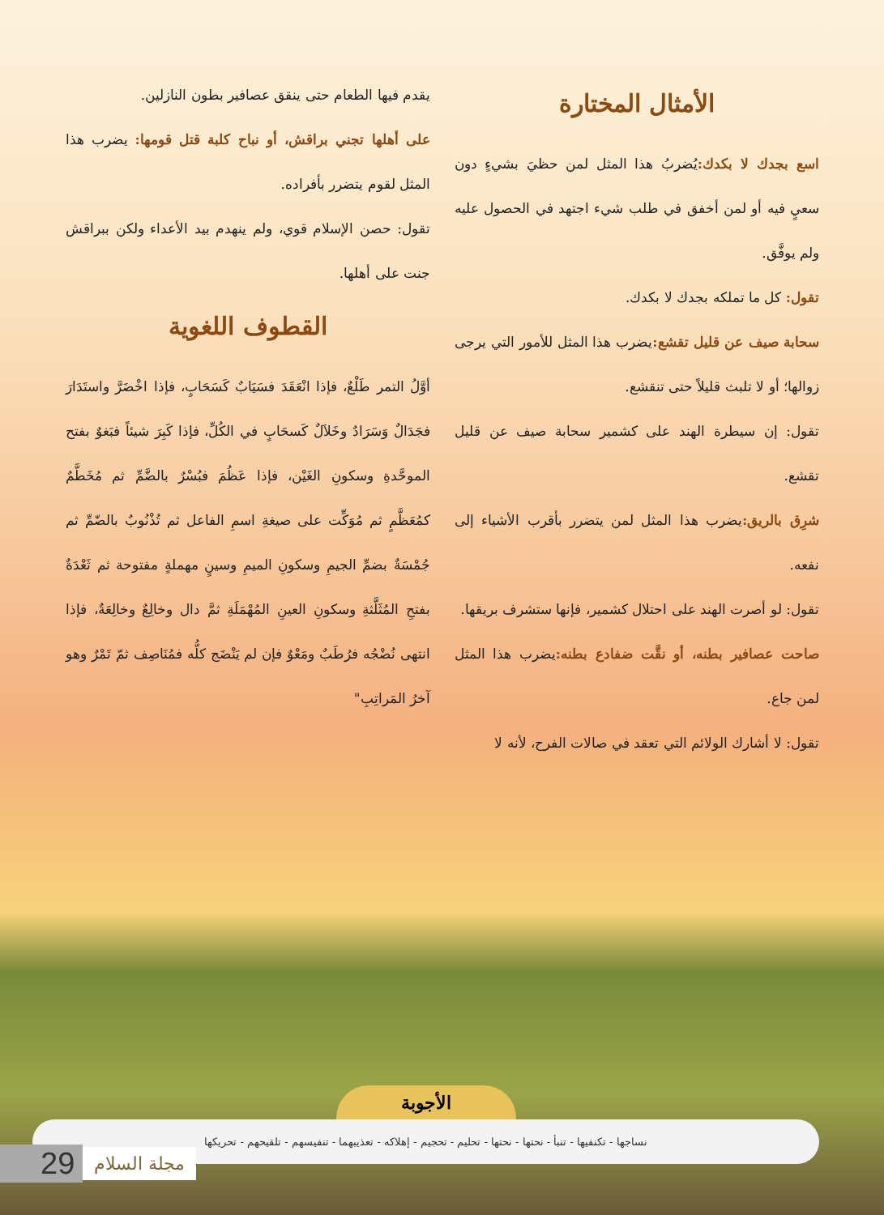الأمثال المختارة
اسع بجدك لا بكدك: يُضربُ هذا المثل لمن حظيَ بشيءٍ دون سعيٍ فيه أو لمن أخفق في طلب شيء اجتهد في الحصول عليه ولم يوفَّق.
تقول: كل ما تملكه بجدك لا بكدك.
سحابة صيف عن قليل تقشع: يضرب هذا المثل للأمور التي يرجى زوالها؛ أو لا تلبث قليلاً حتى تنقشع.
تقول: إن سيطرة الهند على كشمير سحابة صيف عن قليل تقشع.
شرِق بالريق: يضرب هذا المثل لمن يتضرر بأقرب الأشياء إلى نفعه.
تقول: لو أصرت الهند على احتلال كشمير، فإنها ستشرف بريقها.
صاحت عصافير بطنه، أو نقَّت ضفادع بطنه: يضرب هذا المثل لمن جاع.
تقول: لا أشارك الولائم التي تعقد في صالات الفرح، لأنه لا
يقدم فيها الطعام حتى ينقق عصافير بطون النازلين.
على أهلها تجني براقش، أو نباح كلبة قتل قومها: يضرب هذا المثل لقوم يتضرر بأفراده.
تقول: حصن الإسلام قوي، ولم ينهدم بيد الأعداء ولكن ببراقش جنت على أهلها.
القطوف اللغوية
أوَّلُ التمر طَلْعٌ، فإذا انْعَقَدَ فسَيَابٌ كَسَحَابٍ، فإذا اخْضَرَّ واستَدَارَ فجَدَالٌ وَسَرَادٌ وخَلاَلٌ كَسحَابٍ في الكُلِّ، فإذا كَبِرَ شيئاً فبَغوٌ بفتح الموحَّدةِ وسكونِ الغَيْن، فإذا عَظُمَ فبُسْرٌ بالضَّمِّ ثم مُخَطَّمٌ كمُعَظَّمٍ ثم مُوَكِّت على صيغةِ اسمِ الفاعل ثم تُذْنُوبٌ بالضّمِّ ثم جُمْسَةٌ بضمِّ الجيمِ وسكونِ الميمِ وسينٍ مهملةٍ مفتوحة ثم ثَعْدَةٌ بفتحِ المُثَلَّثةِ وسكونِ العينِ المُهْمَلَةِ ثمَّ دال وخالِعٌ وخالِعَةٌ، فإذا انتهى نُضْجُه فرُطَبٌ ومَعْوٌ فإن لم يَنْضَج كلُّه فمُنَاصِف ثمّ تَمْرٌ وهو آخرُ المَراتِبِ"
الأجوبة
نساجها - تكنفيها - تنبأ - نحتها - نحتها - تحليم - تحجيم - إهلاكه - تعذيبهما - تنفيسهم - تلقيحهم - تحريكها
29 مجلة السلام